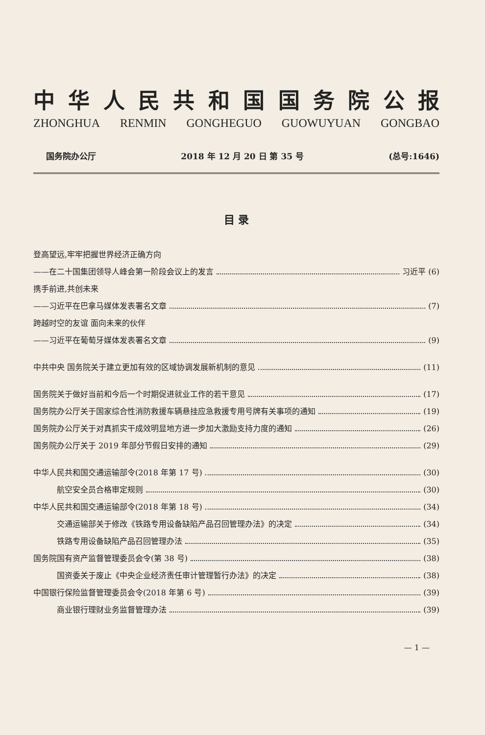中华人民共和国国务院公报
ZHONGHUA RENMIN GONGHEGUO GUOWUYUAN GONGBAO
国务院办公厅 2018 年 12 月 20 日 第 35 号 (总号:1646)
目 录
登高望远,牢牢把握世界经济正确方向
——在二十国集团领导人峰会第一阶段会议上的发言 习近平 (6)
携手前进,共创未来
——习近平在巴拿马媒体发表署名文章 (7)
跨越时空的友谊 面向未来的伙伴
——习近平在葡萄牙媒体发表署名文章 (9)
中共中央 国务院关于建立更加有效的区域协调发展新机制的意见 (11)
国务院关于做好当前和今后一个时期促进就业工作的若干意见 (17)
国务院办公厅关于国家综合性消防救援车辆悬挂应急救援专用号牌有关事项的通知 (19)
国务院办公厅关于对真抓实干成效明显地方进一步加大激励支持力度的通知 (26)
国务院办公厅关于 2019 年部分节假日安排的通知 (29)
中华人民共和国交通运输部令(2018 年第 17 号) (30)
航空安全员合格审定规则 (30)
中华人民共和国交通运输部令(2018 年第 18 号) (34)
交通运输部关于修改《铁路专用设备缺陷产品召回管理办法》的决定 (34)
铁路专用设备缺陷产品召回管理办法 (35)
国务院国有资产监督管理委员会令(第 38 号) (38)
国资委关于废止《中央企业经济责任审计管理暂行办法》的决定 (38)
中国银行保险监督管理委员会令(2018 年第 6 号) (39)
商业银行理财业务监督管理办法 (39)
— 1 —